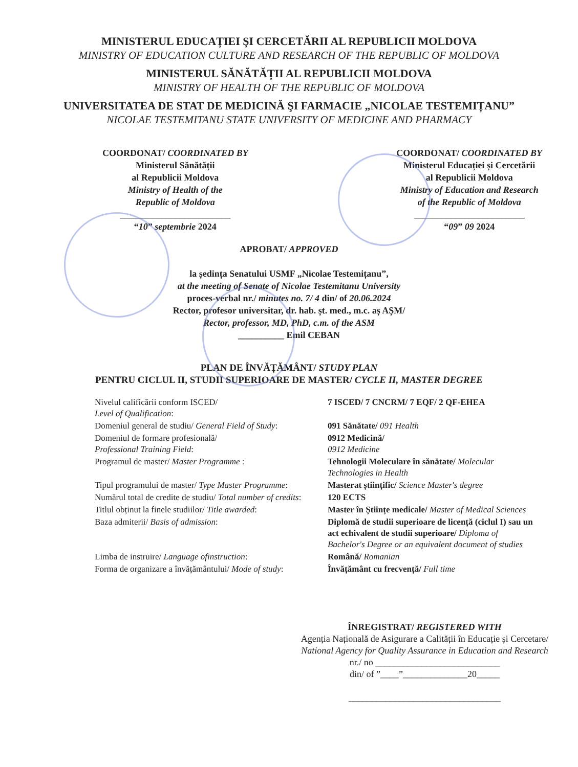MINISTERUL EDUCAȚIEI ŞI CERCETĂRII AL REPUBLICII MOLDOVA
MINISTRY OF EDUCATION CULTURE AND RESEARCH OF THE REPUBLIC OF MOLDOVA
MINISTERUL SĂNĂTĂȚII AL REPUBLICII MOLDOVA
MINISTRY OF HEALTH OF THE REPUBLIC OF MOLDOVA
UNIVERSITATEA DE STAT DE MEDICINĂ ŞI FARMACIE „NICOLAE TESTEMIȚANU”
NICOLAE TESTEMITANU STATE UNIVERSITY OF MEDICINE AND PHARMACY
COORDONAT/ COORDINATED BY
Ministerul Sănătății
al Republicii Moldova
Ministry of Health of the
Republic of Moldova
________________________
“10” septembrie 2024
COORDONAT/ COORDINATED BY
Ministerul Educației și Cercetării
al Republicii Moldova
Ministry of Education and Research
of the Republic of Moldova
________________________
“09” 09 2024
APROBAT/ APPROVED
la ședința Senatului USMF „Nicolae Testemițanu”,
at the meeting of Senate of Nicolae Testemitanu University
proces-verbal nr./ minutes no. 7/ 4 din/ of 20.06.2024
Rector, profesor universitar, dr. hab. șt. med., m.c. aș AȘM/
Rector, professor, MD, PhD, c.m. of the ASM
__________ Emil CEBAN
PLAN DE ÎNVĂȚĂMÂNT/ STUDY PLAN
PENTRU CICLUL II, STUDII SUPERIOARE DE MASTER/ CYCLE II, MASTER DEGREE
| Nivelul calificării conform ISCED/ Level of Qualification : | 7 ISCED/ 7 CNCRM/ 7 EQF/ 2 QF-EHEA |
| Domeniul general de studiu/ General Field of Study : | 091 Sănătate/ 091 Health |
| Domeniul de formare profesională/ Professional Training Field : | 0912 Medicină/ 0912 Medicine |
| Programul de master/ Master Programme : | Tehnologii Moleculare în sănătate/ Molecular Technologies in Health |
| Tipul programului de master/ Type Master Programme : | Masterat științific/ Science Master's degree |
| Numărul total de credite de studiu/ Total number of credits : | 120 ECTS |
| Titlul obținut la finele studiilor/ Title awarded : | Master în Științe medicale/ Master of Medical Sciences |
| Baza admiterii/ Basis of admission : | Diplomă de studii superioare de licență (ciclul I) sau un act echivalent de studii superioare/ Diploma of Bachelor's Degree or an equivalent document of studies |
| Limba de instruire/ Language ofinstruction : | Română/ Romanian |
| Forma de organizare a învățământului/ Mode of study : | Învățământ cu frecvență/ Full time |
ÎNREGISTRAT/ REGISTERED WITH
Agenția Națională de Asigurare a Calității în Educație și Cercetare/
National Agency for Quality Assurance in Education and Research
nr./ no ___________________________
din/ of ”____”______________20_____
_________________________________